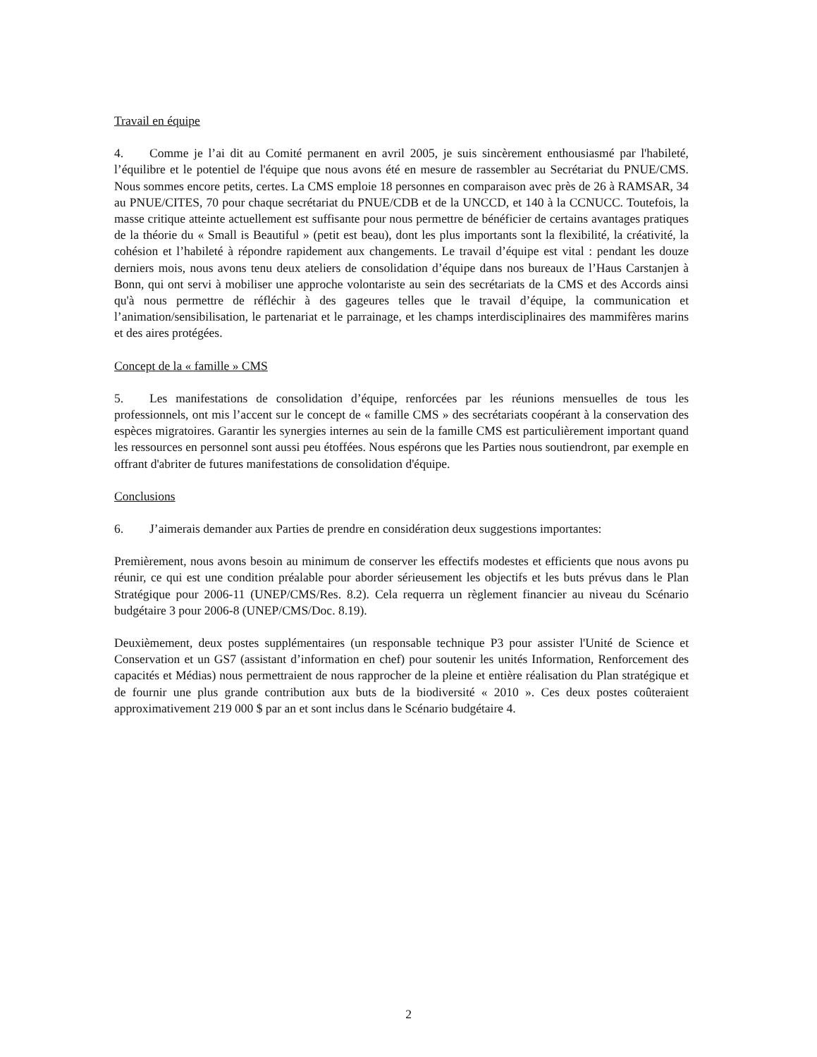Travail en équipe
4. Comme je l’ai dit au Comité permanent en avril 2005, je suis sincèrement enthousiasmé par l'habileté, l’équilibre et le potentiel de l'équipe que nous avons été en mesure de rassembler au Secrétariat du PNUE/CMS. Nous sommes encore petits, certes. La CMS emploie 18 personnes en comparaison avec près de 26 à RAMSAR, 34 au PNUE/CITES, 70 pour chaque secrétariat du PNUE/CDB et de la UNCCD, et 140 à la CCNUCC. Toutefois, la masse critique atteinte actuellement est suffisante pour nous permettre de bénéficier de certains avantages pratiques de la théorie du « Small is Beautiful » (petit est beau), dont les plus importants sont la flexibilité, la créativité, la cohésion et l’habileté à répondre rapidement aux changements. Le travail d’équipe est vital : pendant les douze derniers mois, nous avons tenu deux ateliers de consolidation d’équipe dans nos bureaux de l’Haus Carstanjen à Bonn, qui ont servi à mobiliser une approche volontariste au sein des secrétariats de la CMS et des Accords ainsi qu'à nous permettre de réfléchir à des gageures telles que le travail d’équipe, la communication et l’animation/sensibilisation, le partenariat et le parrainage, et les champs interdisciplinaires des mammifères marins et des aires protégées.
Concept de la « famille » CMS
5. Les manifestations de consolidation d’équipe, renforcées par les réunions mensuelles de tous les professionnels, ont mis l’accent sur le concept de « famille CMS » des secrétariats coopérant à la conservation des espèces migratoires. Garantir les synergies internes au sein de la famille CMS est particulièrement important quand les ressources en personnel sont aussi peu étoffées. Nous espérons que les Parties nous soutiendront, par exemple en offrant d'abriter de futures manifestations de consolidation d'équipe.
Conclusions
6. J’aimerais demander aux Parties de prendre en considération deux suggestions importantes:
Premièrement, nous avons besoin au minimum de conserver les effectifs modestes et efficients que nous avons pu réunir, ce qui est une condition préalable pour aborder sérieusement les objectifs et les buts prévus dans le Plan Stratégique pour 2006-11 (UNEP/CMS/Res. 8.2). Cela requerra un règlement financier au niveau du Scénario budgétaire 3 pour 2006-8 (UNEP/CMS/Doc. 8.19).
Deuxièmement, deux postes supplémentaires (un responsable technique P3 pour assister l'Unité de Science et Conservation et un GS7 (assistant d’information en chef) pour soutenir les unités Information, Renforcement des capacités et Médias) nous permettraient de nous rapprocher de la pleine et entière réalisation du Plan stratégique et de fournir une plus grande contribution aux buts de la biodiversité « 2010 ». Ces deux postes coûteraient approximativement 219 000 $ par an et sont inclus dans le Scénario budgétaire 4.
2